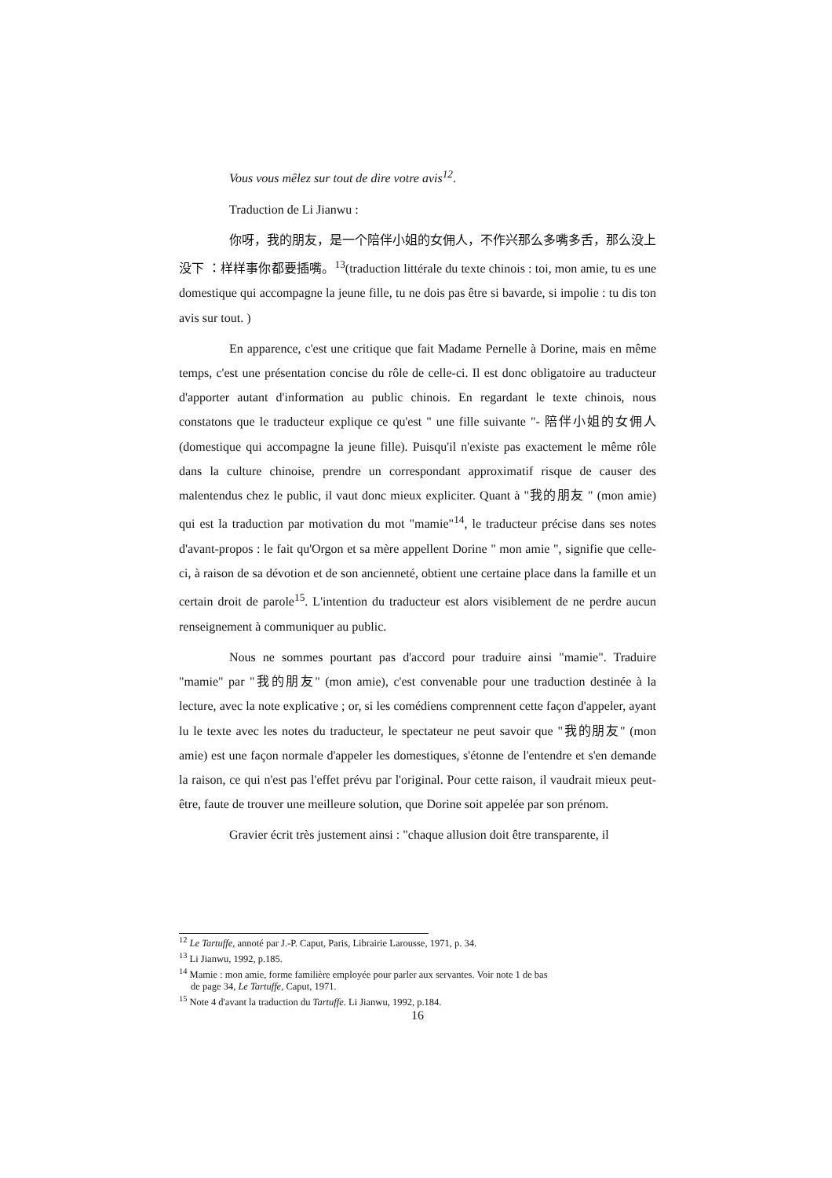Vous vous mêlez sur tout de dire votre avis<sup>12</sup>.
Traduction de Li Jianwu :
你呀，我的朋友，是一个陪伴小姐的女佣人，不作兴那么多嘴多舌，那么没上没下 ：样样事你都要插嘴。<sup>13</sup>(traduction littérale du texte chinois : toi, mon amie, tu es une domestique qui accompagne la jeune fille, tu ne dois pas être si bavarde, si impolie : tu dis ton avis sur tout. )
En apparence, c'est une critique que fait Madame Pernelle à Dorine, mais en même temps, c'est une présentation concise du rôle de celle-ci. Il est donc obligatoire au traducteur d'apporter autant d'information au public chinois. En regardant le texte chinois, nous constatons que le traducteur explique ce qu'est " une fille suivante "- 陪伴小姐的女佣人 (domestique qui accompagne la jeune fille). Puisqu'il n'existe pas exactement le même rôle dans la culture chinoise, prendre un correspondant approximatif risque de causer des malentendus chez le public, il vaut donc mieux expliciter. Quant à "我的朋友 " (mon amie) qui est la traduction par motivation du mot "mamie"<sup>14</sup>, le traducteur précise dans ses notes d'avant-propos : le fait qu'Orgon et sa mère appellent Dorine " mon amie ", signifie que celle-ci, à raison de sa dévotion et de son ancienneté, obtient une certaine place dans la famille et un certain droit de parole<sup>15</sup>. L'intention du traducteur est alors visiblement de ne perdre aucun renseignement à communiquer au public.
Nous ne sommes pourtant pas d'accord pour traduire ainsi "mamie". Traduire "mamie" par "我的朋友" (mon amie), c'est convenable pour une traduction destinée à la lecture, avec la note explicative ; or, si les comédiens comprennent cette façon d'appeler, ayant lu le texte avec les notes du traducteur, le spectateur ne peut savoir que "我的朋友" (mon amie) est une façon normale d'appeler les domestiques, s'étonne de l'entendre et s'en demande la raison, ce qui n'est pas l'effet prévu par l'original. Pour cette raison, il vaudrait mieux peut-être, faute de trouver une meilleure solution, que Dorine soit appelée par son prénom.
Gravier écrit très justement ainsi : "chaque allusion doit être transparente, il
<sup>12</sup> Le Tartuffe, annoté par J.-P. Caput, Paris, Librairie Larousse, 1971, p. 34.
<sup>13</sup> Li Jianwu, 1992, p.185.
<sup>14</sup> Mamie : mon amie, forme familière employée pour parler aux servantes. Voir note 1 de bas
de page 34, Le Tartuffe, Caput, 1971.
<sup>15</sup> Note 4 d'avant la traduction du Tartuffe. Li Jianwu, 1992, p.184.
16